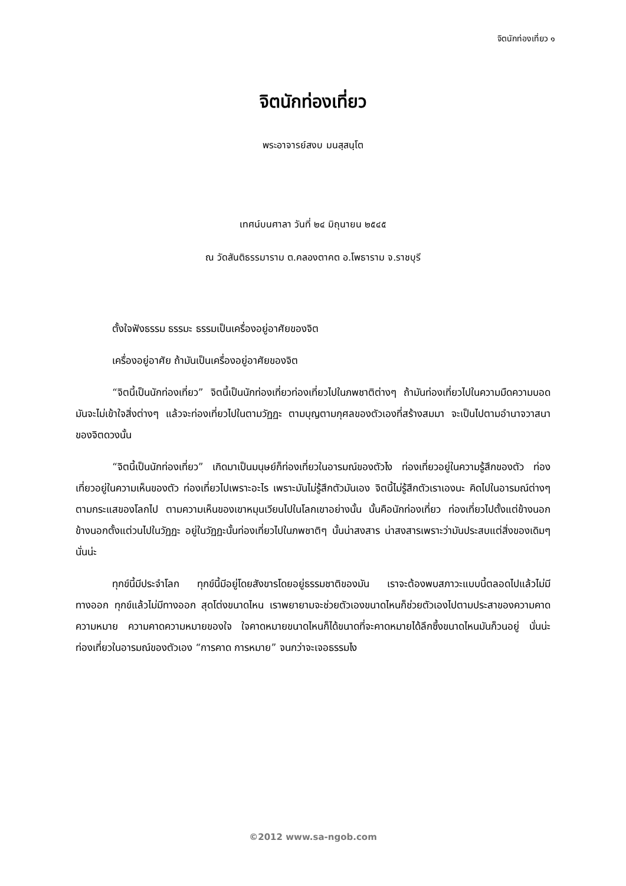จิตนักท่องเที่ยว ๑
จิตนักท่องเที่ยว
พระอาจารย์สงบ มนสฺสนฺโต
เทศน์บนศาลา วันที่ ๒๔ มิถุนายน ๒๕๔๕
ณ วัดสันติธรรมาราม ต.คลองตาคต อ.โพธาราม จ.ราชบุรี
ตั้งใจฟังธรรม ธรรมะ ธรรมเป็นเครื่องอยู่อาศัยของจิต
เครื่องอยู่อาศัย ถ้ามันเป็นเครื่องอยู่อาศัยของจิต
“จิตนี้เป็นนักท่องเที่ยว” จิตนี้เป็นนักท่องเที่ยวท่องเที่ยวไปในภพชาติต่างๆ ถ้ามันท่องเที่ยวไปในความมืดความบอดมันจะไม่เข้าใจสิ่งต่างๆ แล้วจะท่องเที่ยวไปในตามวัฏฏะ ตามบุญตามกุศลของตัวเองที่สร้างสมมา จะเป็นไปตามอำนาจวาสนาของจิตดวงนั้น
“จิตนี้เป็นนักท่องเที่ยว” เกิดมาเป็นมนุษย์ก็ท่องเที่ยวในอารมณ์ของตัวไง ท่องเที่ยวอยู่ในความรู้สึกของตัว ท่องเที่ยวอยู่ในความเห็นของตัว ท่องเที่ยวไปเพราะอะไร เพราะมันไม่รู้สึกตัวมันเอง จิตนี้ไม่รู้สึกตัวเราเองนะ คิดไปในอารมณ์ต่างๆ ตามกระแสของโลกไป ตามความเห็นของเขาหมุนเวียนไปในโลกเขาอย่างนั้น นั้นคือนักท่องเที่ยว ท่องเที่ยวไปตั้งแต่ข้างนอก ข้างนอกตั้งแต่วนไปในวัฏฏะ อยู่ในวัฏฏะนั้นท่องเที่ยวไปในภพชาติๆ นั้นน่าสงสาร น่าสงสารเพราะว่ามันประสบแต่สิ่งของเดิมๆ นั่นน่ะ
ทุกข์นี้มีประจำโลก ทุกข์นี้มีอยู่โดยสังขารโดยอยู่ธรรมชาติของมัน เราจะต้องพบสภาวะแบบนี้ตลอดไปแล้วไม่มีทางออก ทุกข์แล้วไม่มีทางออก สุดโต่งขนาดไหน เราพยายามจะช่วยตัวเองขนาดไหนก็ช่วยตัวเองไปตามประสาของความคาดความหมาย ความคาดความหมายของใจ ใจคาดหมายขนาดไหนก็ได้ขนาดที่จะคาดหมายได้ลึกซึ้งขนาดไหนมันก็วนอยู่ นั่นน่ะ ท่องเที่ยวในอารมณ์ของตัวเอง “การคาด การหมาย” จนกว่าจะเจอธรรมไง
©2012 www.sa-ngob.com